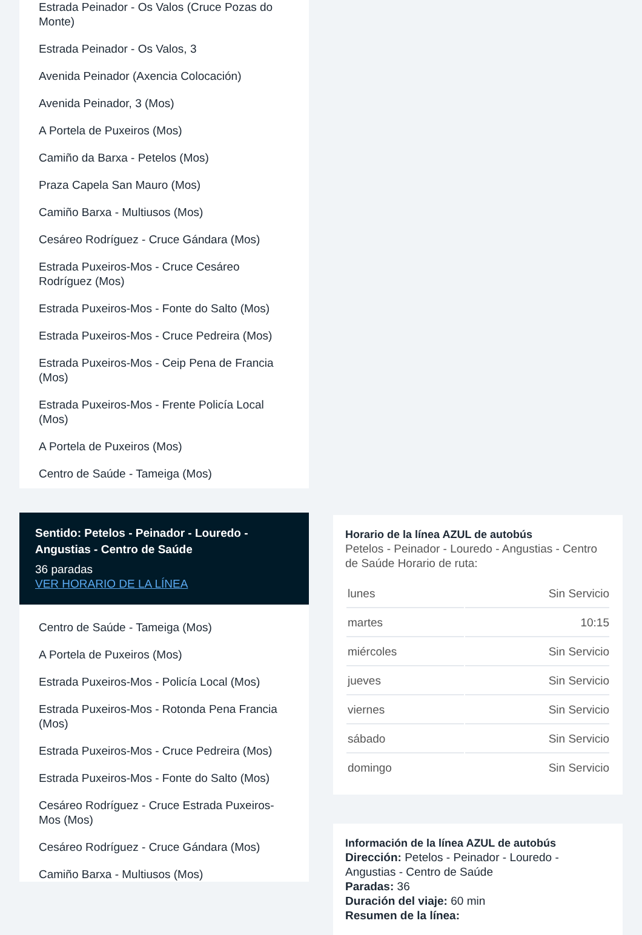Estrada Peinador - Os Valos (Cruce Pozas do Monte)
Estrada Peinador - Os Valos, 3
Avenida Peinador (Axencia Colocación)
Avenida Peinador, 3 (Mos)
A Portela de Puxeiros (Mos)
Camiño da Barxa - Petelos (Mos)
Praza Capela San Mauro (Mos)
Camiño Barxa - Multiusos (Mos)
Cesáreo Rodríguez - Cruce Gándara (Mos)
Estrada Puxeiros-Mos - Cruce Cesáreo Rodríguez (Mos)
Estrada Puxeiros-Mos - Fonte do Salto (Mos)
Estrada Puxeiros-Mos - Cruce Pedreira (Mos)
Estrada Puxeiros-Mos - Ceip Pena de Francia (Mos)
Estrada Puxeiros-Mos - Frente Policía Local (Mos)
A Portela de Puxeiros (Mos)
Centro de Saúde - Tameiga (Mos)
Sentido: Petelos - Peinador - Louredo - Angustias - Centro de Saúde
36 paradas
VER HORARIO DE LA LÍNEA
Centro de Saúde - Tameiga (Mos)
A Portela de Puxeiros (Mos)
Estrada Puxeiros-Mos - Policía Local (Mos)
Estrada Puxeiros-Mos - Rotonda Pena Francia (Mos)
Estrada Puxeiros-Mos - Cruce Pedreira (Mos)
Estrada Puxeiros-Mos - Fonte do Salto (Mos)
Cesáreo Rodríguez - Cruce Estrada Puxeiros-Mos (Mos)
Cesáreo Rodríguez - Cruce Gándara (Mos)
Camiño Barxa - Multiusos (Mos)
Horario de la línea AZUL de autobús
Petelos - Peinador - Louredo - Angustias - Centro de Saúde Horario de ruta:
| lunes | Sin Servicio |
| martes | 10:15 |
| miércoles | Sin Servicio |
| jueves | Sin Servicio |
| viernes | Sin Servicio |
| sábado | Sin Servicio |
| domingo | Sin Servicio |
Información de la línea AZUL de autobús
Dirección: Petelos - Peinador - Louredo - Angustias - Centro de Saúde
Paradas: 36
Duración del viaje: 60 min
Resumen de la línea: